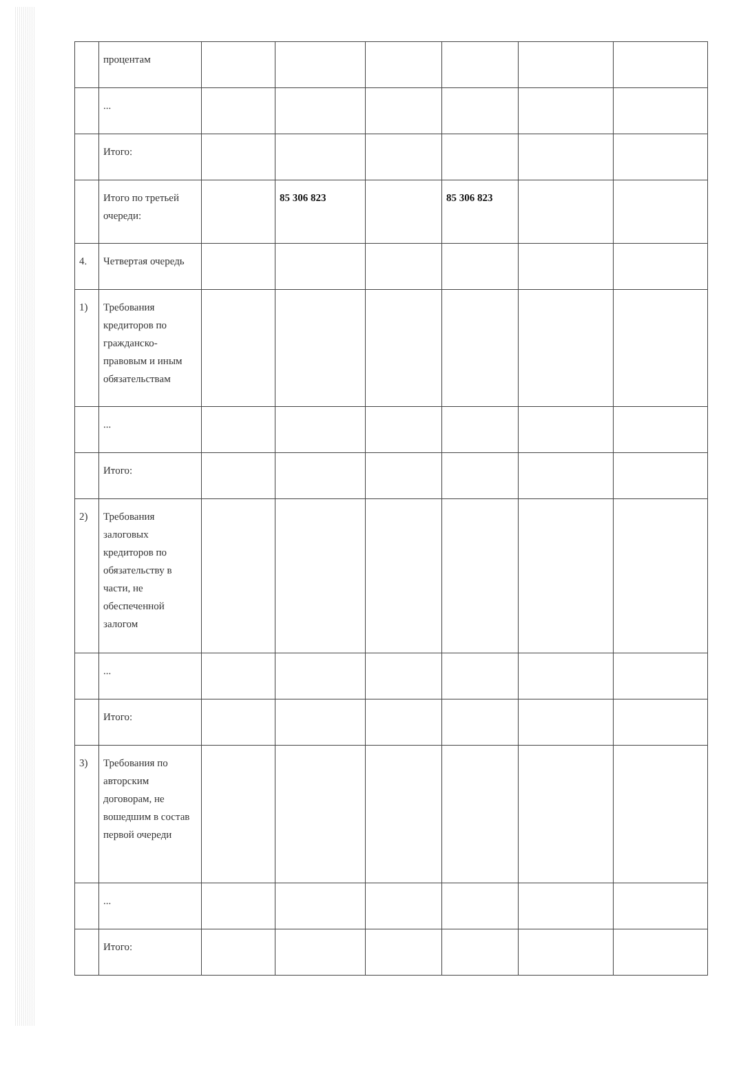| | процентам | | | | | | |
| | ... | | | | | | |
| | Итого: | | | | | | |
| | Итого по третьей очереди: | | 85 306 823 | | 85 306 823 | | |
| 4. | Четвертая очередь | | | | | | |
| 1) | Требования кредиторов по гражданско-правовым и иным обязательствам | | | | | | |
| | ... | | | | | | |
| | Итого: | | | | | | |
| 2) | Требования залоговых кредиторов по обязательству в части, не обеспеченной залогом | | | | | | |
| | ... | | | | | | |
| | Итого: | | | | | | |
| 3) | Требования по авторским договорам, не вошедшим в состав первой очереди | | | | | | |
| | ... | | | | | | |
| | Итого: | | | | | | |